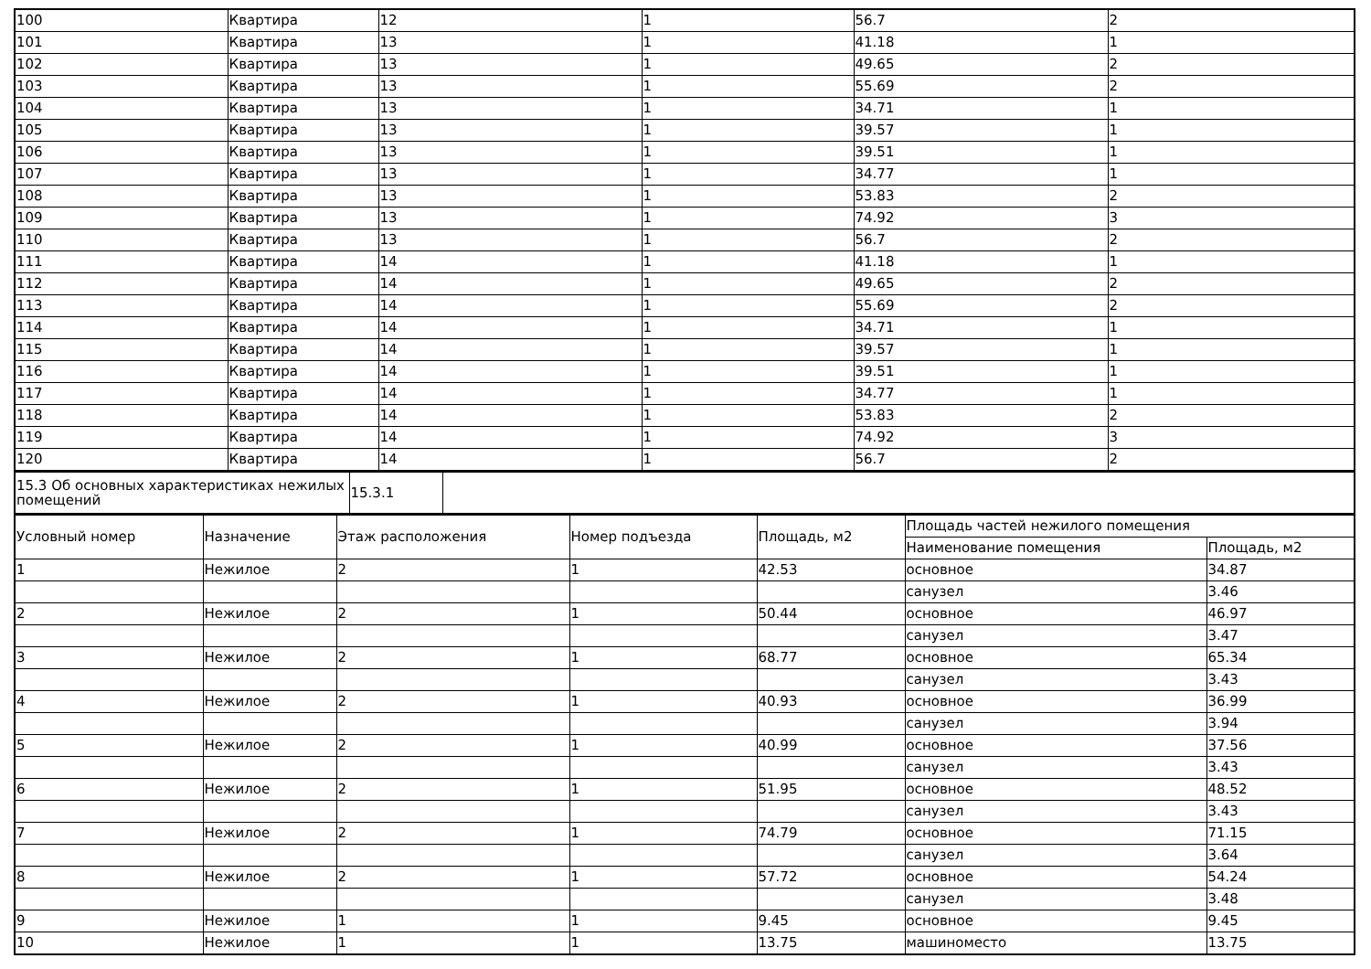| 100 | Квартира | 12 | 1 | 56.7 | 2 |
| 101 | Квартира | 13 | 1 | 41.18 | 1 |
| 102 | Квартира | 13 | 1 | 49.65 | 2 |
| 103 | Квартира | 13 | 1 | 55.69 | 2 |
| 104 | Квартира | 13 | 1 | 34.71 | 1 |
| 105 | Квартира | 13 | 1 | 39.57 | 1 |
| 106 | Квартира | 13 | 1 | 39.51 | 1 |
| 107 | Квартира | 13 | 1 | 34.77 | 1 |
| 108 | Квартира | 13 | 1 | 53.83 | 2 |
| 109 | Квартира | 13 | 1 | 74.92 | 3 |
| 110 | Квартира | 13 | 1 | 56.7 | 2 |
| 111 | Квартира | 14 | 1 | 41.18 | 1 |
| 112 | Квартира | 14 | 1 | 49.65 | 2 |
| 113 | Квартира | 14 | 1 | 55.69 | 2 |
| 114 | Квартира | 14 | 1 | 34.71 | 1 |
| 115 | Квартира | 14 | 1 | 39.57 | 1 |
| 116 | Квартира | 14 | 1 | 39.51 | 1 |
| 117 | Квартира | 14 | 1 | 34.77 | 1 |
| 118 | Квартира | 14 | 1 | 53.83 | 2 |
| 119 | Квартира | 14 | 1 | 74.92 | 3 |
| 120 | Квартира | 14 | 1 | 56.7 | 2 |
| 15.3 Об основных характеристиках нежилых помещений | 15.3.1 | |
| Условный номер | Назначение | Этаж расположения | Номер подъезда | Площадь, м2 | Площадь частей нежилого помещения | |
| --- | --- | --- | --- | --- | --- | --- |
| | | | | | Наименование помещения | Площадь, м2 |
| 1 | Нежилое | 2 | 1 | 42.53 | основное | 34.87 |
| | | | | | санузел | 3.46 |
| 2 | Нежилое | 2 | 1 | 50.44 | основное | 46.97 |
| | | | | | санузел | 3.47 |
| 3 | Нежилое | 2 | 1 | 68.77 | основное | 65.34 |
| | | | | | санузел | 3.43 |
| 4 | Нежилое | 2 | 1 | 40.93 | основное | 36.99 |
| | | | | | санузел | 3.94 |
| 5 | Нежилое | 2 | 1 | 40.99 | основное | 37.56 |
| | | | | | санузел | 3.43 |
| 6 | Нежилое | 2 | 1 | 51.95 | основное | 48.52 |
| | | | | | санузел | 3.43 |
| 7 | Нежилое | 2 | 1 | 74.79 | основное | 71.15 |
| | | | | | санузел | 3.64 |
| 8 | Нежилое | 2 | 1 | 57.72 | основное | 54.24 |
| | | | | | санузел | 3.48 |
| 9 | Нежилое | 1 | 1 | 9.45 | основное | 9.45 |
| 10 | Нежилое | 1 | 1 | 13.75 | машиноместо | 13.75 |